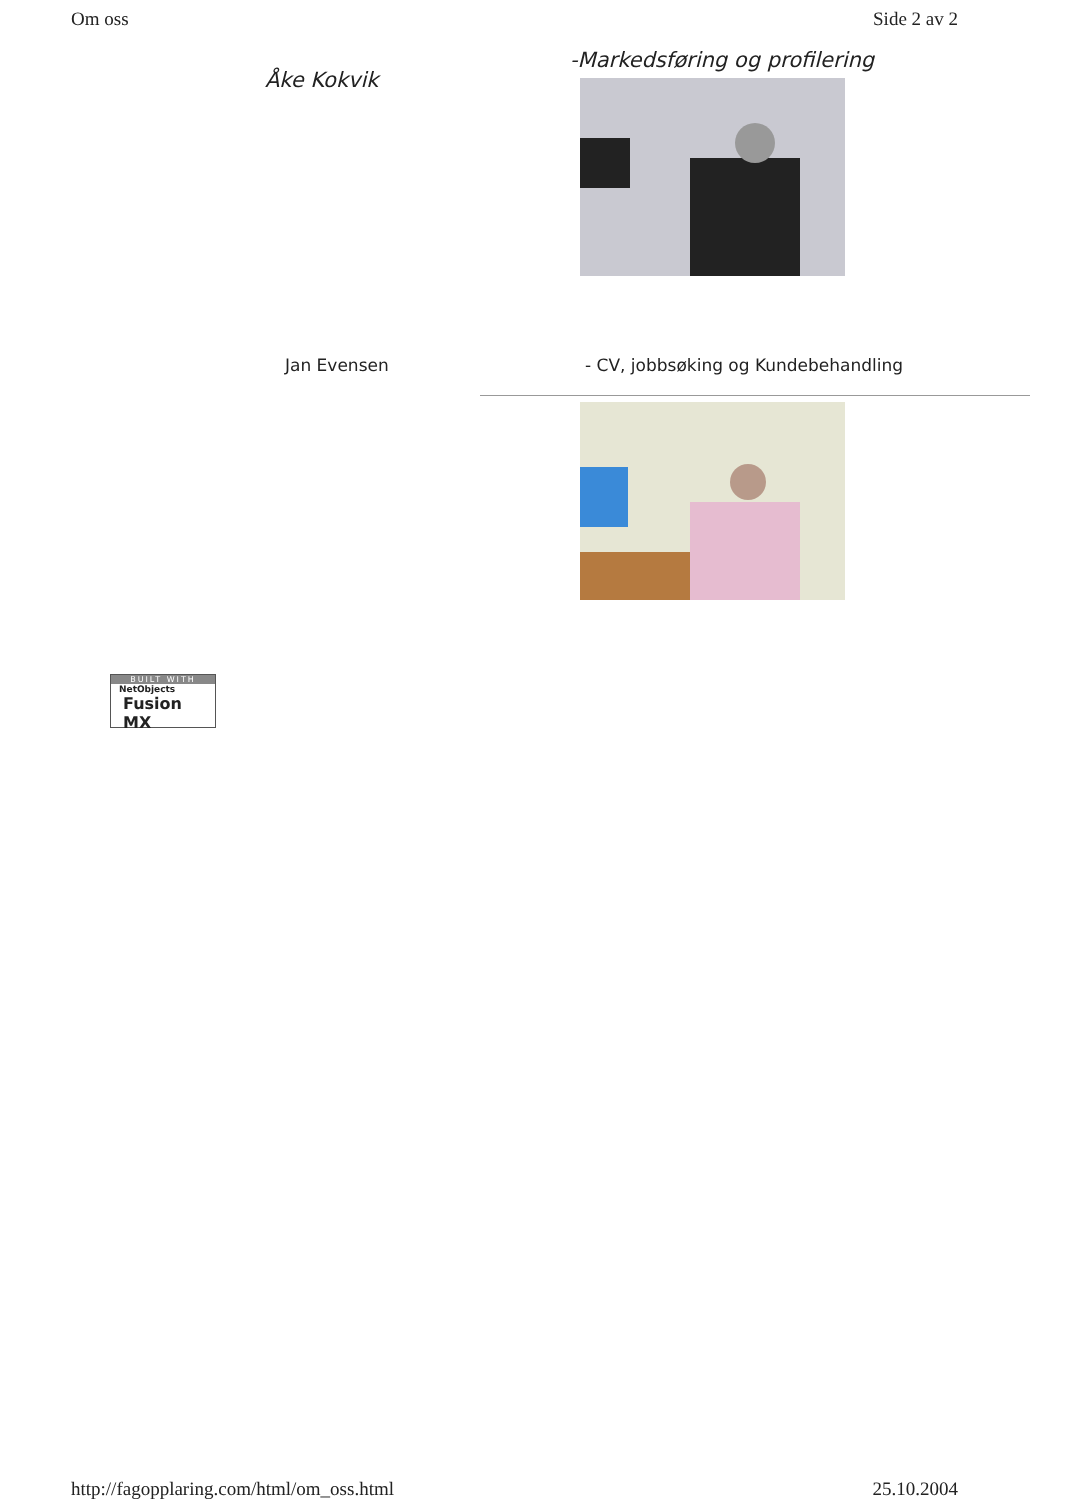Om oss Side 2 av 2
Åke Kokvik
-Markedsføring og profilering
Jan Evensen - CV, jobbsøking og Kundebehandling
BUILT WITH
NetObjects
Fusion MX
http://fagopplaring.com/html/om_oss.html 25.10.2004